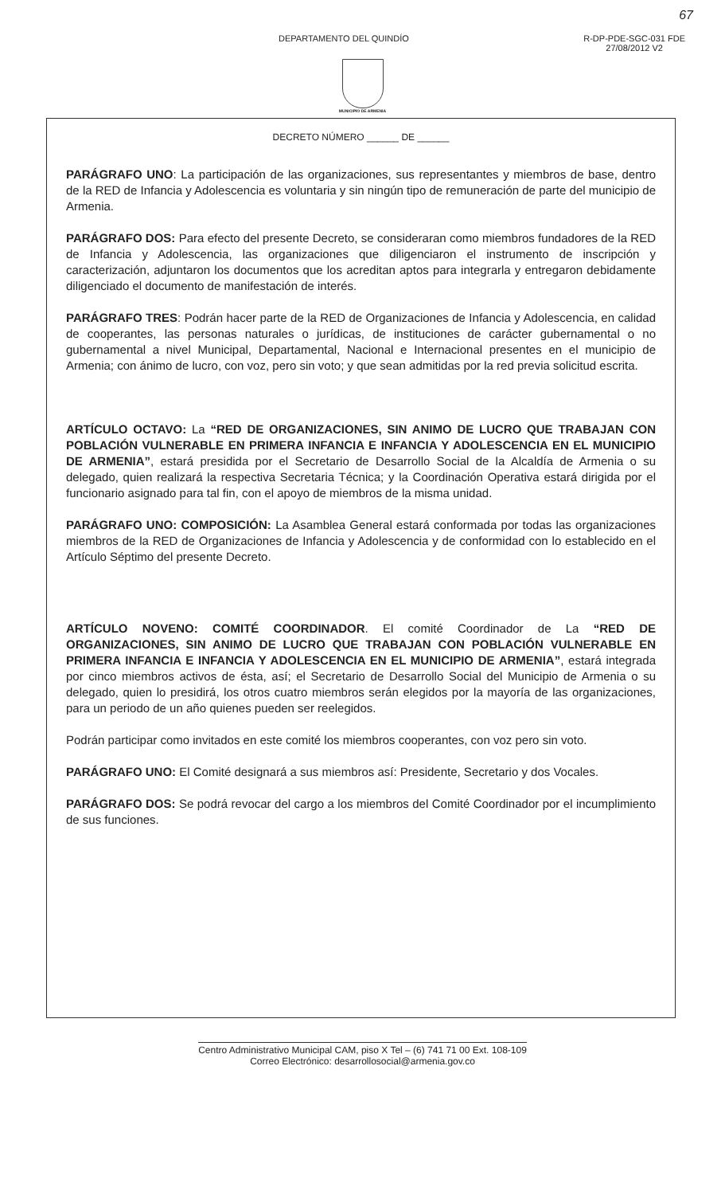67
DEPARTAMENTO DEL QUINDÍO R-DP-PDE-SGC-031 FDE
27/08/2012 V2
MUNICIPIO DE ARMENIA
DECRETO NÚMERO ______ DE ______
PARÁGRAFO UNO: La participación de las organizaciones, sus representantes y miembros de base, dentro de la RED de Infancia y Adolescencia es voluntaria y sin ningún tipo de remuneración de parte del municipio de Armenia.
PARÁGRAFO DOS: Para efecto del presente Decreto, se consideraran como miembros fundadores de la RED de Infancia y Adolescencia, las organizaciones que diligenciaron el instrumento de inscripción y caracterización, adjuntaron los documentos que los acreditan aptos para integrarla y entregaron debidamente diligenciado el documento de manifestación de interés.
PARÁGRAFO TRES: Podrán hacer parte de la RED de Organizaciones de Infancia y Adolescencia, en calidad de cooperantes, las personas naturales o jurídicas, de instituciones de carácter gubernamental o no gubernamental a nivel Municipal, Departamental, Nacional e Internacional presentes en el municipio de Armenia; con ánimo de lucro, con voz, pero sin voto; y que sean admitidas por la red previa solicitud escrita.
ARTÍCULO OCTAVO: La “RED DE ORGANIZACIONES, SIN ANIMO DE LUCRO QUE TRABAJAN CON POBLACIÓN VULNERABLE EN PRIMERA INFANCIA E INFANCIA Y ADOLESCENCIA EN EL MUNICIPIO DE ARMENIA”, estará presidida por el Secretario de Desarrollo Social de la Alcaldía de Armenia o su delegado, quien realizará la respectiva Secretaria Técnica; y la Coordinación Operativa estará dirigida por el funcionario asignado para tal fin, con el apoyo de miembros de la misma unidad.
PARÁGRAFO UNO: COMPOSICIÓN: La Asamblea General estará conformada por todas las organizaciones miembros de la RED de Organizaciones de Infancia y Adolescencia y de conformidad con lo establecido en el Artículo Séptimo del presente Decreto.
ARTÍCULO NOVENO: COMITÉ COORDINADOR. El comité Coordinador de La “RED DE ORGANIZACIONES, SIN ANIMO DE LUCRO QUE TRABAJAN CON POBLACIÓN VULNERABLE EN PRIMERA INFANCIA E INFANCIA Y ADOLESCENCIA EN EL MUNICIPIO DE ARMENIA”, estará integrada por cinco miembros activos de ésta, así; el Secretario de Desarrollo Social del Municipio de Armenia o su delegado, quien lo presidirá, los otros cuatro miembros serán elegidos por la mayoría de las organizaciones, para un periodo de un año quienes pueden ser reelegidos.
Podrán participar como invitados en este comité los miembros cooperantes, con voz pero sin voto.
PARÁGRAFO UNO: El Comité designará a sus miembros así: Presidente, Secretario y dos Vocales.
PARÁGRAFO DOS: Se podrá revocar del cargo a los miembros del Comité Coordinador por el incumplimiento de sus funciones.
Centro Administrativo Municipal CAM, piso X Tel – (6) 741 71 00 Ext. 108-109
Correo Electrónico: desarrollosocial@armenia.gov.co